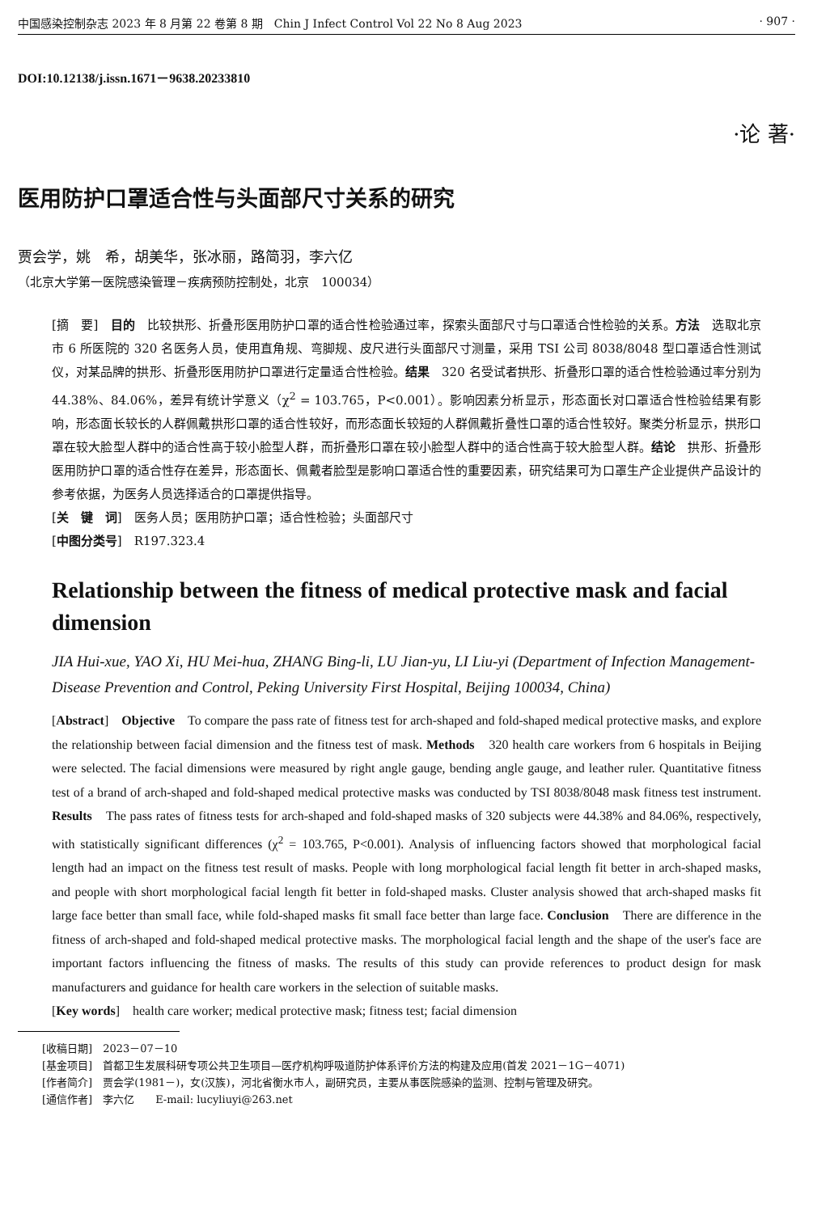中国感染控制杂志 2023 年 8 月第 22 卷第 8 期　Chin J Infect Control Vol 22 No 8 Aug 2023 · 907 ·
DOI:10.12138/j.issn.1671－9638.20233810
·论 著·
医用防护口罩适合性与头面部尺寸关系的研究
贾会学，姚　希，胡美华，张冰丽，路简羽，李六亿
（北京大学第一医院感染管理－疾病预防控制处，北京　100034）
[摘　要]　目的　比较拱形、折叠形医用防护口罩的适合性检验通过率，探索头面部尺寸与口罩适合性检验的关系。方法　选取北京市 6 所医院的 320 名医务人员，使用直角规、弯脚规、皮尺进行头面部尺寸测量，采用 TSI 公司 8038/8048 型口罩适合性测试仪，对某品牌的拱形、折叠形医用防护口罩进行定量适合性检验。结果　320 名受试者拱形、折叠形口罩的适合性检验通过率分别为 44.38%、84.06%，差异有统计学意义（χ<sup>2</sup> = 103.765，P<0.001）。影响因素分析显示，形态面长对口罩适合性检验结果有影响，形态面长较长的人群佩戴拱形口罩的适合性较好，而形态面长较短的人群佩戴折叠性口罩的适合性较好。聚类分析显示，拱形口罩在较大脸型人群中的适合性高于较小脸型人群，而折叠形口罩在较小脸型人群中的适合性高于较大脸型人群。结论　拱形、折叠形医用防护口罩的适合性存在差异，形态面长、佩戴者脸型是影响口罩适合性的重要因素，研究结果可为口罩生产企业提供产品设计的参考依据，为医务人员选择适合的口罩提供指导。
[关　键　词]　医务人员；医用防护口罩；适合性检验；头面部尺寸
[中图分类号]　R197.323.4
Relationship between the fitness of medical protective mask and facial dimension
JIA Hui-xue, YAO Xi, HU Mei-hua, ZHANG Bing-li, LU Jian-yu, LI Liu-yi (Department of Infection Management-Disease Prevention and Control, Peking University First Hospital, Beijing 100034, China)
[Abstract]　Objective　To compare the pass rate of fitness test for arch-shaped and fold-shaped medical protective masks, and explore the relationship between facial dimension and the fitness test of mask. Methods　320 health care workers from 6 hospitals in Beijing were selected. The facial dimensions were measured by right angle gauge, bending angle gauge, and leather ruler. Quantitative fitness test of a brand of arch-shaped and fold-shaped medical protective masks was conducted by TSI 8038/8048 mask fitness test instrument. Results　The pass rates of fitness tests for arch-shaped and fold-shaped masks of 320 subjects were 44.38% and 84.06%, respectively, with statistically significant differences (χ<sup>2</sup> = 103.765, P<0.001). Analysis of influencing factors showed that morphological facial length had an impact on the fitness test result of masks. People with long morphological facial length fit better in arch-shaped masks, and people with short morphological facial length fit better in fold-shaped masks. Cluster analysis showed that arch-shaped masks fit large face better than small face, while fold-shaped masks fit small face better than large face. Conclusion　There are difference in the fitness of arch-shaped and fold-shaped medical protective masks. The morphological facial length and the shape of the user's face are important factors influencing the fitness of masks. The results of this study can provide references to product design for mask manufacturers and guidance for health care workers in the selection of suitable masks.
[Key words]　health care worker; medical protective mask; fitness test; facial dimension
[收稿日期]　2023－07－10
[基金项目]　首都卫生发展科研专项公共卫生项目—医疗机构呼吸道防护体系评价方法的构建及应用(首发 2021－1G－4071)
[作者简介]　贾会学(1981－)，女(汉族)，河北省衡水市人，副研究员，主要从事医院感染的监测、控制与管理及研究。
[通信作者]　李六亿　　E-mail: lucyliuyi@263.net